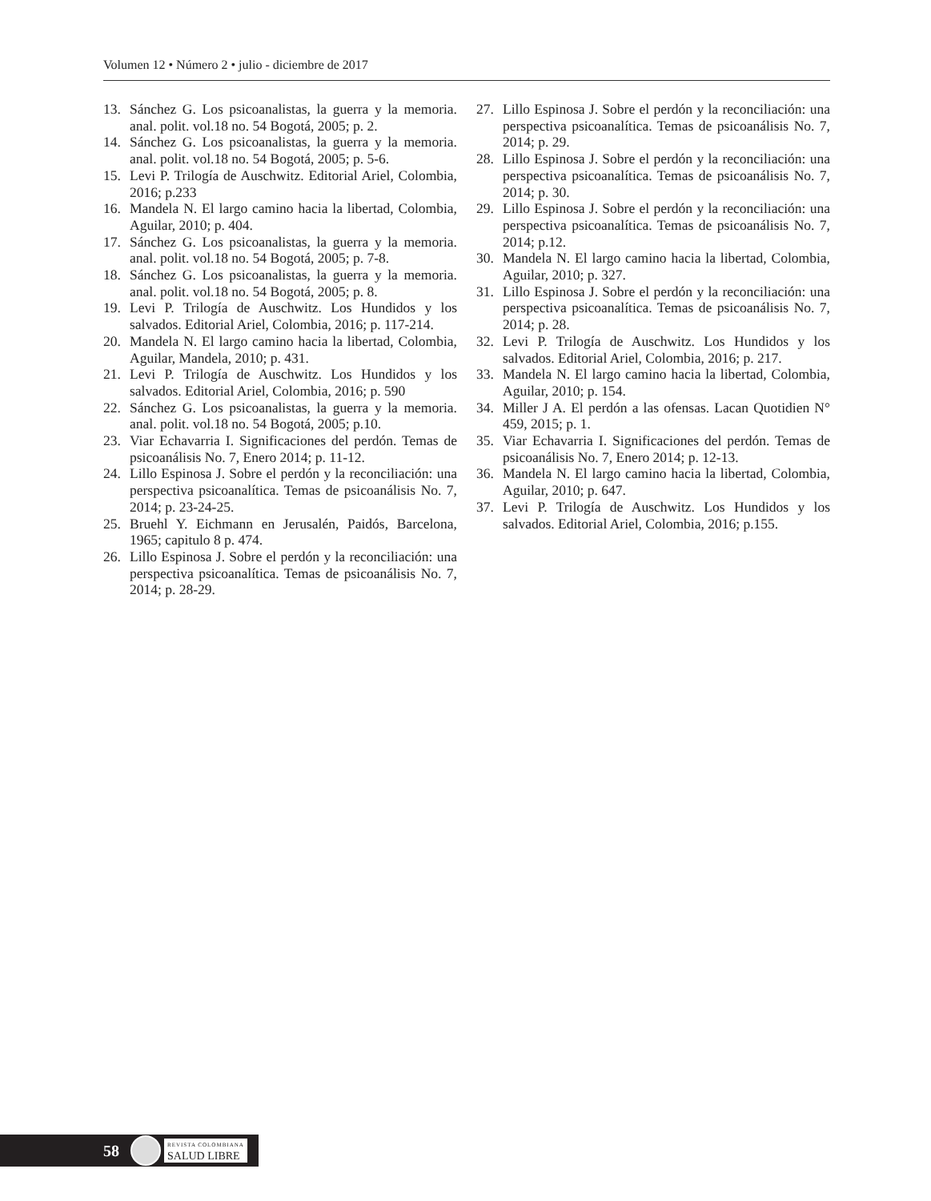Volumen 12 • Número 2 • julio - diciembre de 2017
13. Sánchez G. Los psicoanalistas, la guerra y la memoria. anal. polit. vol.18 no. 54 Bogotá, 2005; p. 2.
14. Sánchez G. Los psicoanalistas, la guerra y la memoria. anal. polit. vol.18 no. 54 Bogotá, 2005; p. 5-6.
15. Levi P. Trilogía de Auschwitz. Editorial Ariel, Colombia, 2016; p.233
16. Mandela N. El largo camino hacia la libertad, Colombia, Aguilar, 2010; p. 404.
17. Sánchez G. Los psicoanalistas, la guerra y la memoria. anal. polit. vol.18 no. 54 Bogotá, 2005; p. 7-8.
18. Sánchez G. Los psicoanalistas, la guerra y la memoria. anal. polit. vol.18 no. 54 Bogotá, 2005; p. 8.
19. Levi P. Trilogía de Auschwitz. Los Hundidos y los salvados. Editorial Ariel, Colombia, 2016; p. 117-214.
20. Mandela N. El largo camino hacia la libertad, Colombia, Aguilar, Mandela, 2010; p. 431.
21. Levi P. Trilogía de Auschwitz. Los Hundidos y los salvados. Editorial Ariel, Colombia, 2016; p. 590
22. Sánchez G. Los psicoanalistas, la guerra y la memoria. anal. polit. vol.18 no. 54 Bogotá, 2005; p.10.
23. Viar Echavarria I. Significaciones del perdón. Temas de psicoanálisis No. 7, Enero 2014; p. 11-12.
24. Lillo Espinosa J. Sobre el perdón y la reconciliación: una perspectiva psicoanalítica. Temas de psicoanálisis No. 7, 2014; p. 23-24-25.
25. Bruehl Y. Eichmann en Jerusalén, Paidós, Barcelona, 1965; capitulo 8 p. 474.
26. Lillo Espinosa J. Sobre el perdón y la reconciliación: una perspectiva psicoanalítica. Temas de psicoanálisis No. 7, 2014; p. 28-29.
27. Lillo Espinosa J. Sobre el perdón y la reconciliación: una perspectiva psicoanalítica. Temas de psicoanálisis No. 7, 2014; p. 29.
28. Lillo Espinosa J. Sobre el perdón y la reconciliación: una perspectiva psicoanalítica. Temas de psicoanálisis No. 7, 2014; p. 30.
29. Lillo Espinosa J. Sobre el perdón y la reconciliación: una perspectiva psicoanalítica. Temas de psicoanálisis No. 7, 2014; p.12.
30. Mandela N. El largo camino hacia la libertad, Colombia, Aguilar, 2010; p. 327.
31. Lillo Espinosa J. Sobre el perdón y la reconciliación: una perspectiva psicoanalítica. Temas de psicoanálisis No. 7, 2014; p. 28.
32. Levi P. Trilogía de Auschwitz. Los Hundidos y los salvados. Editorial Ariel, Colombia, 2016; p. 217.
33. Mandela N. El largo camino hacia la libertad, Colombia, Aguilar, 2010; p. 154.
34. Miller J A. El perdón a las ofensas. Lacan Quotidien N° 459, 2015; p. 1.
35. Viar Echavarria I. Significaciones del perdón. Temas de psicoanálisis No. 7, Enero 2014; p. 12-13.
36. Mandela N. El largo camino hacia la libertad, Colombia, Aguilar, 2010; p. 647.
37. Levi P. Trilogía de Auschwitz. Los Hundidos y los salvados. Editorial Ariel, Colombia, 2016; p.155.
58 REVISTA COLOMBIANA
SALUD LIBRE